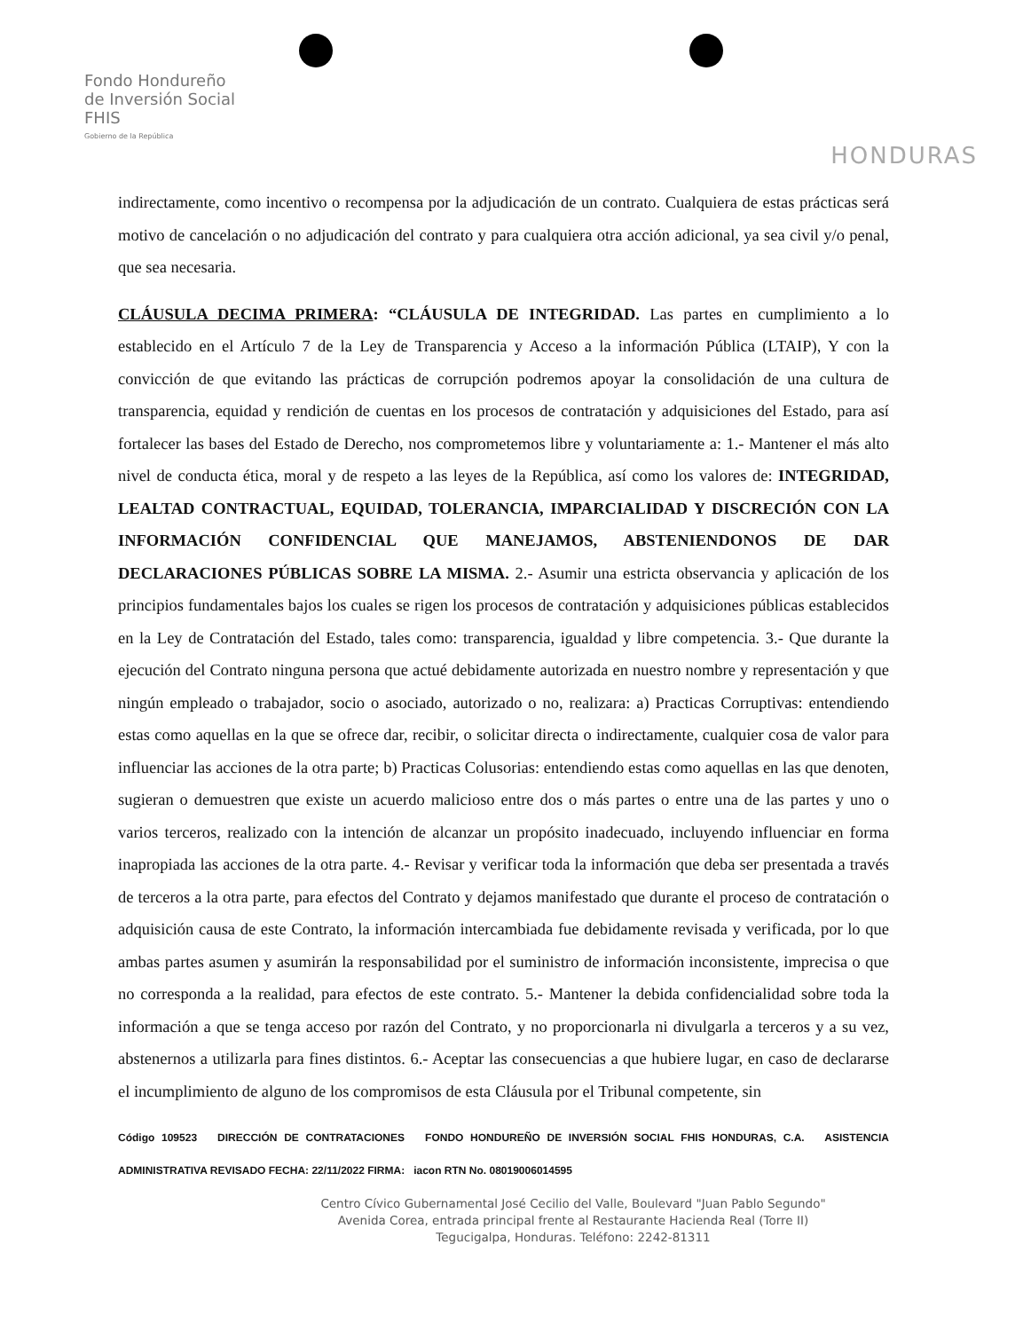Fondo Hondureño
de Inversión Social
FHIS
Gobierno de la República
HONDURAS
indirectamente, como incentivo o recompensa por la adjudicación de un contrato. Cualquiera de estas prácticas será motivo de cancelación o no adjudicación del contrato y para cualquiera otra acción adicional, ya sea civil y/o penal, que sea necesaria.
CLÁUSULA DECIMA PRIMERA: “CLÁUSULA DE INTEGRIDAD. Las partes en cumplimiento a lo establecido en el Artículo 7 de la Ley de Transparencia y Acceso a la información Pública (LTAIP), Y con la convicción de que evitando las prácticas de corrupción podremos apoyar la consolidación de una cultura de transparencia, equidad y rendición de cuentas en los procesos de contratación y adquisiciones del Estado, para así fortalecer las bases del Estado de Derecho, nos comprometemos libre y voluntariamente a: 1.- Mantener el más alto nivel de conducta ética, moral y de respeto a las leyes de la República, así como los valores de: INTEGRIDAD, LEALTAD CONTRACTUAL, EQUIDAD, TOLERANCIA, IMPARCIALIDAD Y DISCRECIÓN CON LA INFORMACIÓN CONFIDENCIAL QUE MANEJAMOS, ABSTENIENDONOS DE DAR DECLARACIONES PÚBLICAS SOBRE LA MISMA. 2.- Asumir una estricta observancia y aplicación de los principios fundamentales bajos los cuales se rigen los procesos de contratación y adquisiciones públicas establecidos en la Ley de Contratación del Estado, tales como: transparencia, igualdad y libre competencia. 3.- Que durante la ejecución del Contrato ninguna persona que actué debidamente autorizada en nuestro nombre y representación y que ningún empleado o trabajador, socio o asociado, autorizado o no, realizara: a) Practicas Corruptivas: entendiendo estas como aquellas en la que se ofrece dar, recibir, o solicitar directa o indirectamente, cualquier cosa de valor para influenciar las acciones de la otra parte; b) Practicas Colusorias: entendiendo estas como aquellas en las que denoten, sugieran o demuestren que existe un acuerdo malicioso entre dos o más partes o entre una de las partes y uno o varios terceros, realizado con la intención de alcanzar un propósito inadecuado, incluyendo influenciar en forma inapropiada las acciones de la otra parte. 4.- Revisar y verificar toda la información que deba ser presentada a través de terceros a la otra parte, para efectos del Contrato y dejamos manifestado que durante el proceso de contratación o adquisición causa de este Contrato, la información intercambiada fue debidamente revisada y verificada, por lo que ambas partes asumen y asumirán la responsabilidad por el suministro de información inconsistente, imprecisa o que no corresponda a la realidad, para efectos de este contrato. 5.- Mantener la debida confidencialidad sobre toda la información a que se tenga acceso por razón del Contrato, y no proporcionarla ni divulgarla a terceros y a su vez, abstenernos a utilizarla para fines distintos. 6.- Aceptar las consecuencias a que hubiere lugar, en caso de declararse el incumplimiento de alguno de los compromisos de esta Cláusula por el Tribunal competente, sin
Código 109523 DIRECCIÓN DE CONTRATACIONES FONDO HONDUREÑO DE INVERSIÓN SOCIAL FHIS HONDURAS, C.A. ASISTENCIA ADMINISTRATIVA REVISADO FECHA: 22/11/2022 FIRMA: iacon RTN No. 08019006014595
Centro Cívico Gubernamental José Cecilio del Valle, Boulevard "Juan Pablo Segundo"
Avenida Corea, entrada principal frente al Restaurante Hacienda Real (Torre II)
Tegucigalpa, Honduras. Teléfono: 2242-81311